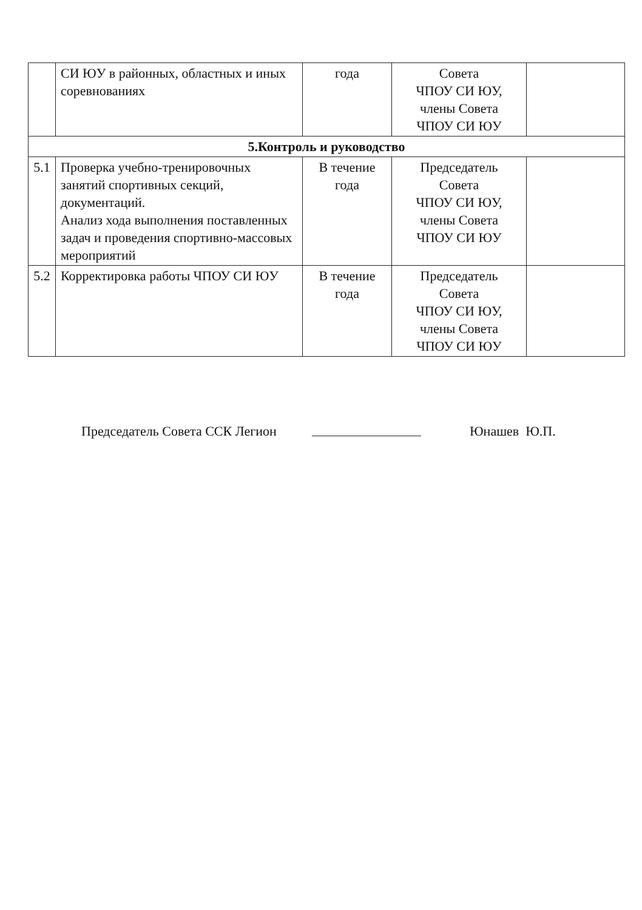| | СИ ЮУ в районных, областных и иных соревнованиях | года | Совета ЧПОУ СИ ЮУ, члены Совета ЧПОУ СИ ЮУ | |
| 5.Контроль и руководство | | | | |
| 5.1 | Проверка учебно-тренировочных занятий спортивных секций, документаций. Анализ хода выполнения поставленных задач и проведения спортивно-массовых мероприятий | В течение года | Председатель Совета ЧПОУ СИ ЮУ, члены Совета ЧПОУ СИ ЮУ | |
| 5.2 | Корректировка работы ЧПОУ СИ ЮУ | В течение года | Председатель Совета ЧПОУ СИ ЮУ, члены Совета ЧПОУ СИ ЮУ | |
Председатель Совета ССК Легион Юнашев Ю.П.